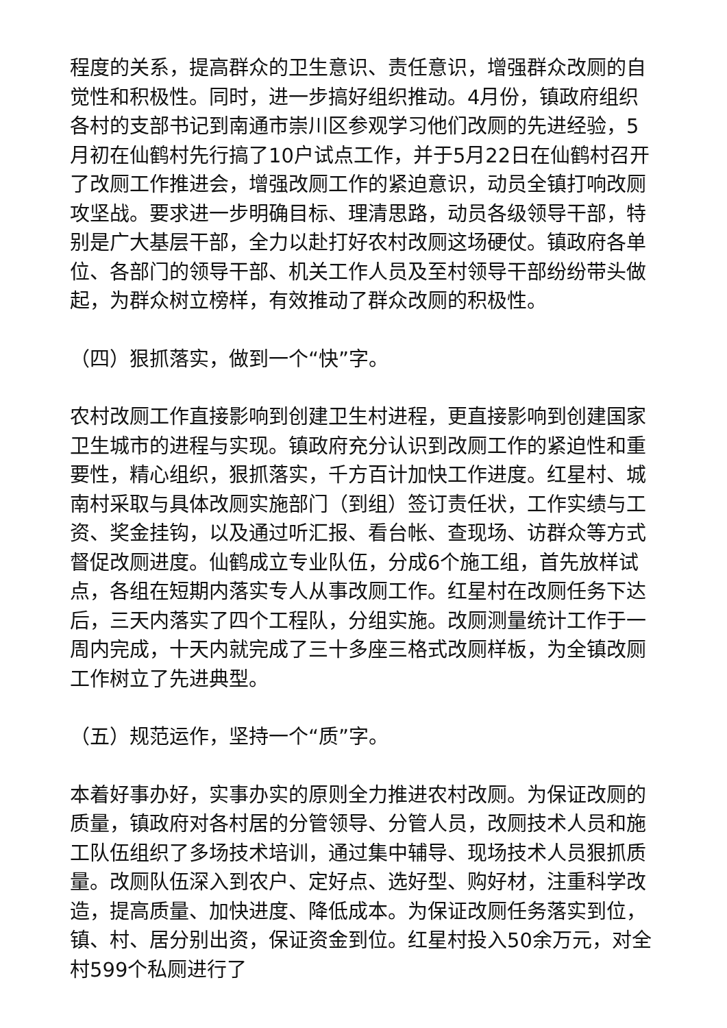程度的关系，提高群众的卫生意识、责任意识，增强群众改厕的自觉性和积极性。同时，进一步搞好组织推动。4月份，镇政府组织各村的支部书记到南通市崇川区参观学习他们改厕的先进经验，5月初在仙鹤村先行搞了10户试点工作，并于5月22日在仙鹤村召开了改厕工作推进会，增强改厕工作的紧迫意识，动员全镇打响改厕攻坚战。要求进一步明确目标、理清思路，动员各级领导干部，特别是广大基层干部，全力以赴打好农村改厕这场硬仗。镇政府各单位、各部门的领导干部、机关工作人员及至村领导干部纷纷带头做起，为群众树立榜样，有效推动了群众改厕的积极性。
（四）狠抓落实，做到一个“快”字。
农村改厕工作直接影响到创建卫生村进程，更直接影响到创建国家卫生城市的进程与实现。镇政府充分认识到改厕工作的紧迫性和重要性，精心组织，狠抓落实，千方百计加快工作进度。红星村、城南村采取与具体改厕实施部门（到组）签订责任状，工作实绩与工资、奖金挂钩，以及通过听汇报、看台帐、查现场、访群众等方式督促改厕进度。仙鹤成立专业队伍，分成6个施工组，首先放样试点，各组在短期内落实专人从事改厕工作。红星村在改厕任务下达后，三天内落实了四个工程队，分组实施。改厕测量统计工作于一周内完成，十天内就完成了三十多座三格式改厕样板，为全镇改厕工作树立了先进典型。
（五）规范运作，坚持一个“质”字。
本着好事办好，实事办实的原则全力推进农村改厕。为保证改厕的质量，镇政府对各村居的分管领导、分管人员，改厕技术人员和施工队伍组织了多场技术培训，通过集中辅导、现场技术人员狠抓质量。改厕队伍深入到农户、定好点、选好型、购好材，注重科学改造，提高质量、加快进度、降低成本。为保证改厕任务落实到位，镇、村、居分别出资，保证资金到位。红星村投入50余万元，对全村599个私厕进行了